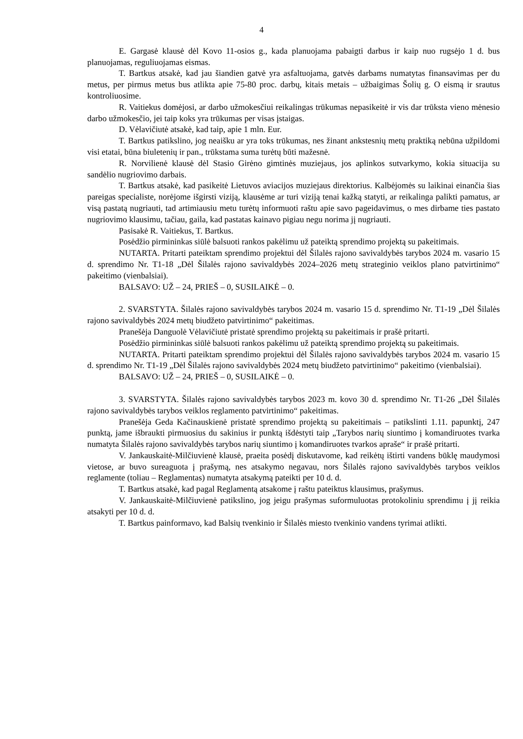4
E. Gargasė klausė dėl Kovo 11-osios g., kada planuojama pabaigti darbus ir kaip nuo rugsėjo 1 d. bus planuojamas, reguliuojamas eismas.
T. Bartkus atsakė, kad jau šiandien gatvė yra asfaltuojama, gatvės darbams numatytas finansavimas per du metus, per pirmus metus bus atlikta apie 75-80 proc. darbų, kitais metais – užbaigimas Šolių g. O eismą ir srautus kontroliuosime.
R. Vaitiekus domėjosi, ar darbo užmokesčiui reikalingas trūkumas nepasikeitė ir vis dar trūksta vieno mėnesio darbo užmokesčio, jei taip koks yra trūkumas per visas įstaigas.
D. Vėlavičiutė atsakė, kad taip, apie 1 mln. Eur.
T. Bartkus patikslino, jog neaišku ar yra toks trūkumas, nes žinant ankstesnių metų praktiką nebūna užpildomi visi etatai, būna biuletenių ir pan., trūkstama suma turėtų būti mažesnė.
R. Norvilienė klausė dėl Stasio Girėno gimtinės muziejaus, jos aplinkos sutvarkymo, kokia situacija su sandėlio nugriovimo darbais.
T. Bartkus atsakė, kad pasikeitė Lietuvos aviacijos muziejaus direktorius. Kalbėjomės su laikinai einančia šias pareigas specialiste, norėjome išgirsti viziją, klausėme ar turi viziją tenai kažką statyti, ar reikalinga palikti pamatus, ar visą pastatą nugriauti, tad artimiausiu metu turėtų informuoti raštu apie savo pageidavimus, o mes dirbame ties pastato nugriovimo klausimu, tačiau, gaila, kad pastatas kainavo pigiau negu norima jį nugriauti.
Pasisakė R. Vaitiekus, T. Bartkus.
Posėdžio pirmininkas siūlė balsuoti rankos pakėlimu už pateiktą sprendimo projektą su pakeitimais.
NUTARTA. Pritarti pateiktam sprendimo projektui dėl Šilalės rajono savivaldybės tarybos 2024 m. vasario 15 d. sprendimo Nr. T1-18 „Dėl Šilalės rajono savivaldybės 2024–2026 metų strateginio veiklos plano patvirtinimo“ pakeitimo (vienbalsiai).
BALSAVO: UŽ – 24, PRIEŠ – 0, SUSILAIKĖ – 0.
2. SVARSTYTA. Šilalės rajono savivaldybės tarybos 2024 m. vasario 15 d. sprendimo Nr. T1-19 „Dėl Šilalės rajono savivaldybės 2024 metų biudžeto patvirtinimo“ pakeitimas.
Pranešėja Danguolė Vėlavičiutė pristatė sprendimo projektą su pakeitimais ir prašė pritarti.
Posėdžio pirmininkas siūlė balsuoti rankos pakėlimu už pateiktą sprendimo projektą su pakeitimais.
NUTARTA. Pritarti pateiktam sprendimo projektui dėl Šilalės rajono savivaldybės tarybos 2024 m. vasario 15 d. sprendimo Nr. T1-19 „Dėl Šilalės rajono savivaldybės 2024 metų biudžeto patvirtinimo“ pakeitimo (vienbalsiai).
BALSAVO: UŽ – 24, PRIEŠ – 0, SUSILAIKĖ – 0.
3. SVARSTYTA. Šilalės rajono savivaldybės tarybos 2023 m. kovo 30 d. sprendimo Nr. T1-26 „Dėl Šilalės rajono savivaldybės tarybos veiklos reglamento patvirtinimo“ pakeitimas.
Pranešėja Geda Kačinauskienė pristatė sprendimo projektą su pakeitimais – patikslinti 1.11. papunktį, 247 punktą, jame išbraukti pirmuosius du sakinius ir punktą išdėstyti taip „Tarybos narių siuntimo į komandiruotes tvarka numatyta Šilalės rajono savivaldybės tarybos narių siuntimo į komandiruotes tvarkos apraše“ ir prašė pritarti.
V. Jankauskaitė-Milčiuvienė klausė, praeita posėdį diskutavome, kad reikėtų ištirti vandens būklę maudymosi vietose, ar buvo sureaguota į prašymą, nes atsakymo negavau, nors Šilalės rajono savivaldybės tarybos veiklos reglamente (toliau – Reglamentas) numatyta atsakymą pateikti per 10 d. d.
T. Bartkus atsakė, kad pagal Reglamentą atsakome į raštu pateiktus klausimus, prašymus.
V. Jankauskaitė-Milčiuvienė patikslino, jog jeigu prašymas suformuluotas protokoliniu sprendimu į jį reikia atsakyti per 10 d. d.
T. Bartkus painformavo, kad Balsių tvenkinio ir Šilalės miesto tvenkinio vandens tyrimai atlikti.